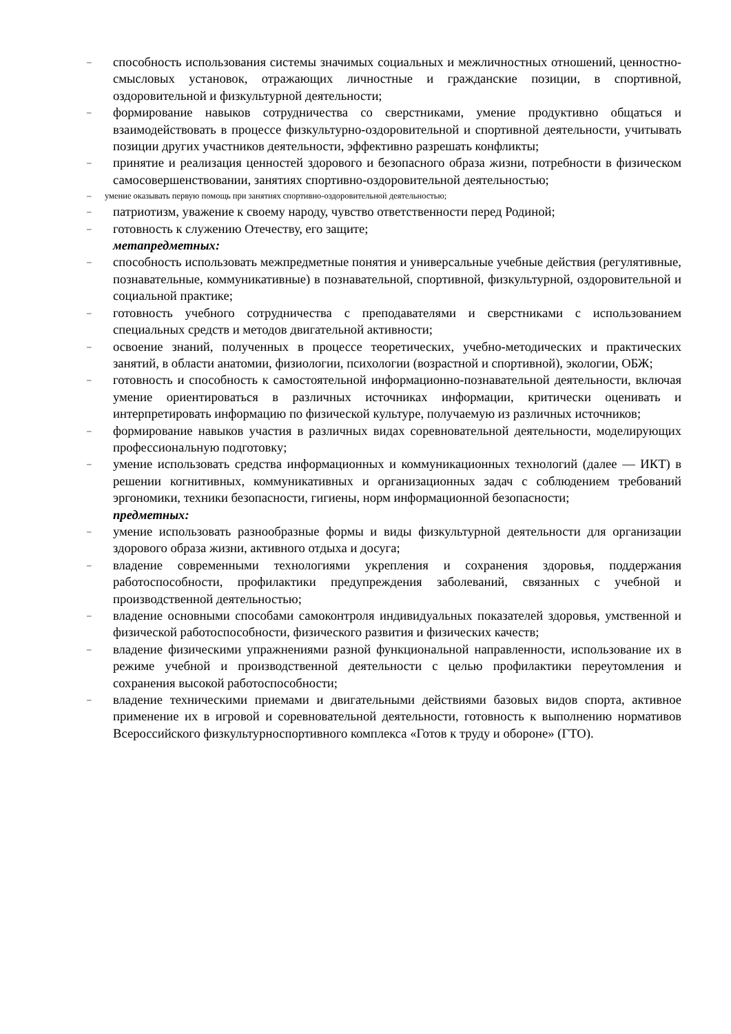– способность использования системы значимых социальных и межличностных отношений, ценностно-смысловых установок, отражающих личностные и гражданские позиции, в спортивной, оздоровительной и физкультурной деятельности;
– формирование навыков сотрудничества со сверстниками, умение продуктивно общаться и взаимодействовать в процессе физкультурно-оздоровительной и спортивной деятельности, учитывать позиции других участников деятельности, эффективно разрешать конфликты;
– принятие и реализация ценностей здорового и безопасного образа жизни, потребности в физическом самосовершенствовании, занятиях спортивно-оздоровительной деятельностью;
– умение оказывать первую помощь при занятиях спортивно-оздоровительной деятельностью;
– патриотизм, уважение к своему народу, чувство ответственности перед Родиной;
– готовность к служению Отечеству, его защите;
метапредметных:
– способность использовать межпредметные понятия и универсальные учебные действия (регулятивные, познавательные, коммуникативные) в познавательной, спортивной, физкультурной, оздоровительной и социальной практике;
– готовность учебного сотрудничества с преподавателями и сверстниками с использованием специальных средств и методов двигательной активности;
– освоение знаний, полученных в процессе теоретических, учебно-методических и практических занятий, в области анатомии, физиологии, психологии (возрастной и спортивной), экологии, ОБЖ;
– готовность и способность к самостоятельной информационно-познавательной деятельности, включая умение ориентироваться в различных источниках информации, критически оценивать и интерпретировать информацию по физической культуре, получаемую из различных источников;
– формирование навыков участия в различных видах соревновательной деятельности, моделирующих профессиональную подготовку;
– умение использовать средства информационных и коммуникационных технологий (далее — ИКТ) в решении когнитивных, коммуникативных и организационных задач с соблюдением требований эргономики, техники безопасности, гигиены, норм информационной безопасности;
предметных:
– умение использовать разнообразные формы и виды физкультурной деятельности для организации здорового образа жизни, активного отдыха и досуга;
– владение современными технологиями укрепления и сохранения здоровья, поддержания работоспособности, профилактики предупреждения заболеваний, связанных с учебной и производственной деятельностью;
– владение основными способами самоконтроля индивидуальных показателей здоровья, умственной и физической работоспособности, физического развития и физических качеств;
– владение физическими упражнениями разной функциональной направленности, использование их в режиме учебной и производственной деятельности с целью профилактики переутомления и сохранения высокой работоспособности;
– владение техническими приемами и двигательными действиями базовых видов спорта, активное применение их в игровой и соревновательной деятельности, готовность к выполнению нормативов Всероссийского физкультурноспортивного комплекса «Готов к труду и обороне» (ГТО).